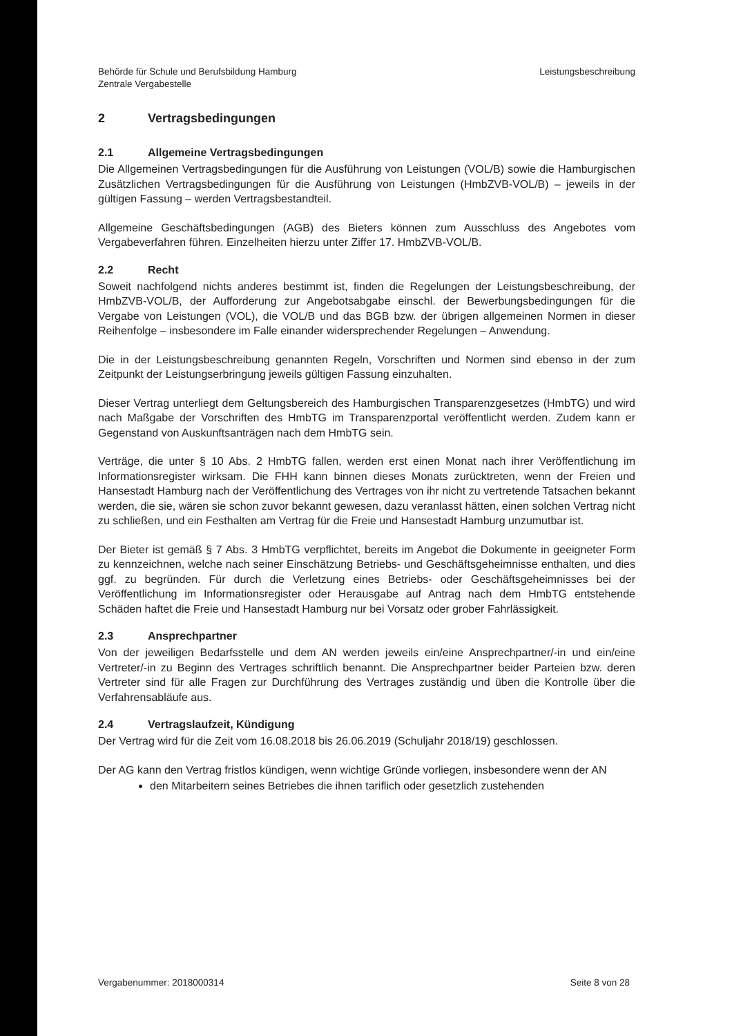Behörde für Schule und Berufsbildung Hamburg
Zentrale Vergabestelle
Leistungsbeschreibung
2 Vertragsbedingungen
2.1 Allgemeine Vertragsbedingungen
Die Allgemeinen Vertragsbedingungen für die Ausführung von Leistungen (VOL/B) sowie die Hamburgischen Zusätzlichen Vertragsbedingungen für die Ausführung von Leistungen (HmbZVB-VOL/B) – jeweils in der gültigen Fassung – werden Vertragsbestandteil.
Allgemeine Geschäftsbedingungen (AGB) des Bieters können zum Ausschluss des Angebotes vom Vergabeverfahren führen. Einzelheiten hierzu unter Ziffer 17. HmbZVB-VOL/B.
2.2 Recht
Soweit nachfolgend nichts anderes bestimmt ist, finden die Regelungen der Leistungsbeschreibung, der HmbZVB-VOL/B, der Aufforderung zur Angebotsabgabe einschl. der Bewerbungsbedingungen für die Vergabe von Leistungen (VOL), die VOL/B und das BGB bzw. der übrigen allgemeinen Normen in dieser Reihenfolge – insbesondere im Falle einander widersprechender Regelungen – Anwendung.
Die in der Leistungsbeschreibung genannten Regeln, Vorschriften und Normen sind ebenso in der zum Zeitpunkt der Leistungserbringung jeweils gültigen Fassung einzuhalten.
Dieser Vertrag unterliegt dem Geltungsbereich des Hamburgischen Transparenzgesetzes (HmbTG) und wird nach Maßgabe der Vorschriften des HmbTG im Transparenzportal veröffentlicht werden. Zudem kann er Gegenstand von Auskunftsanträgen nach dem HmbTG sein.
Verträge, die unter § 10 Abs. 2 HmbTG fallen, werden erst einen Monat nach ihrer Veröffentlichung im Informationsregister wirksam. Die FHH kann binnen dieses Monats zurücktreten, wenn der Freien und Hansestadt Hamburg nach der Veröffentlichung des Vertrages von ihr nicht zu vertretende Tatsachen bekannt werden, die sie, wären sie schon zuvor bekannt gewesen, dazu veranlasst hätten, einen solchen Vertrag nicht zu schließen, und ein Festhalten am Vertrag für die Freie und Hansestadt Hamburg unzumutbar ist.
Der Bieter ist gemäß § 7 Abs. 3 HmbTG verpflichtet, bereits im Angebot die Dokumente in geeigneter Form zu kennzeichnen, welche nach seiner Einschätzung Betriebs- und Geschäftsgeheimnisse enthalten, und dies ggf. zu begründen. Für durch die Verletzung eines Betriebs- oder Geschäftsgeheimnisses bei der Veröffentlichung im Informationsregister oder Herausgabe auf Antrag nach dem HmbTG entstehende Schäden haftet die Freie und Hansestadt Hamburg nur bei Vorsatz oder grober Fahrlässigkeit.
2.3 Ansprechpartner
Von der jeweiligen Bedarfsstelle und dem AN werden jeweils ein/eine Ansprechpartner/-in und ein/eine Vertreter/-in zu Beginn des Vertrages schriftlich benannt. Die Ansprechpartner beider Parteien bzw. deren Vertreter sind für alle Fragen zur Durchführung des Vertrages zuständig und üben die Kontrolle über die Verfahrensabläufe aus.
2.4 Vertragslaufzeit, Kündigung
Der Vertrag wird für die Zeit vom 16.08.2018 bis 26.06.2019 (Schuljahr 2018/19) geschlossen.
Der AG kann den Vertrag fristlos kündigen, wenn wichtige Gründe vorliegen, insbesondere wenn der AN
den Mitarbeitern seines Betriebes die ihnen tariflich oder gesetzlich zustehenden
Vergabenummer: 2018000314 Seite 8 von 28